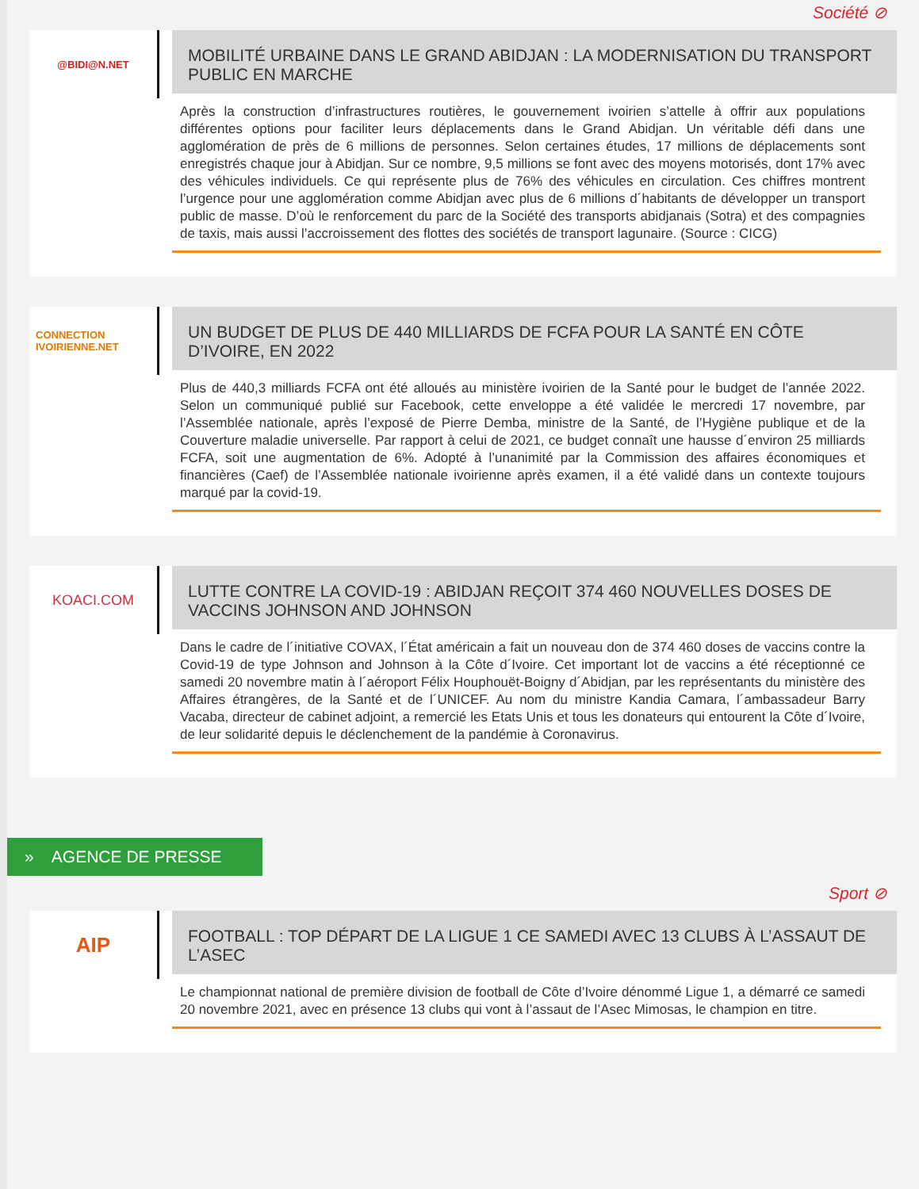Société ⊘
@BIDI@N.NET
MOBILITÉ URBAINE DANS LE GRAND ABIDJAN : LA MODERNISATION DU TRANSPORT PUBLIC EN MARCHE
Après la construction d’infrastructures routières, le gouvernement ivoirien s’attelle à offrir aux populations différentes options pour faciliter leurs déplacements dans le Grand Abidjan. Un véritable défi dans une agglomération de près de 6 millions de personnes. Selon certaines études, 17 millions de déplacements sont enregistrés chaque jour à Abidjan. Sur ce nombre, 9,5 millions se font avec des moyens motorisés, dont 17% avec des véhicules individuels. Ce qui représente plus de 76% des véhicules en circulation. Ces chiffres montrent l’urgence pour une agglomération comme Abidjan avec plus de 6 millions d´habitants de développer un transport public de masse. D’où le renforcement du parc de la Société des transports abidjanais (Sotra) et des compagnies de taxis, mais aussi l’accroissement des flottes des sociétés de transport lagunaire. (Source : CICG)
CONNECTION IVOIRIENNE.NET
UN BUDGET DE PLUS DE 440 MILLIARDS DE FCFA POUR LA SANTÉ EN CÔTE D’IVOIRE, EN 2022
Plus de 440,3 milliards FCFA ont été alloués au ministère ivoirien de la Santé pour le budget de l’année 2022. Selon un communiqué publié sur Facebook, cette enveloppe a été validée le mercredi 17 novembre, par l’Assemblée nationale, après l’exposé de Pierre Demba, ministre de la Santé, de l’Hygiène publique et de la Couverture maladie universelle. Par rapport à celui de 2021, ce budget connaît une hausse d´environ 25 milliards FCFA, soit une augmentation de 6%. Adopté à l’unanimité par la Commission des affaires économiques et financières (Caef) de l’Assemblée nationale ivoirienne après examen, il a été validé dans un contexte toujours marqué par la covid-19.
KOACI.COM
LUTTE CONTRE LA COVID-19 : ABIDJAN REÇOIT 374 460 NOUVELLES DOSES DE VACCINS JOHNSON AND JOHNSON
Dans le cadre de l´initiative COVAX, l´État américain a fait un nouveau don de 374 460 doses de vaccins contre la Covid-19 de type Johnson and Johnson à la Côte d´Ivoire. Cet important lot de vaccins a été réceptionné ce samedi 20 novembre matin à l´aéroport Félix Houphouët-Boigny d´Abidjan, par les représentants du ministère des Affaires étrangères, de la Santé et de l´UNICEF. Au nom du ministre Kandia Camara, l´ambassadeur Barry Vacaba, directeur de cabinet adjoint, a remercié les Etats Unis et tous les donateurs qui entourent la Côte d´Ivoire, de leur solidarité depuis le déclenchement de la pandémie à Coronavirus.
» AGENCE DE PRESSE
Sport ⊘
AIP
FOOTBALL : TOP DÉPART DE LA LIGUE 1 CE SAMEDI AVEC 13 CLUBS À L’ASSAUT DE L’ASEC
Le championnat national de première division de football de Côte d’Ivoire dénommé Ligue 1, a démarré ce samedi 20 novembre 2021, avec en présence 13 clubs qui vont à l’assaut de l’Asec Mimosas, le champion en titre.